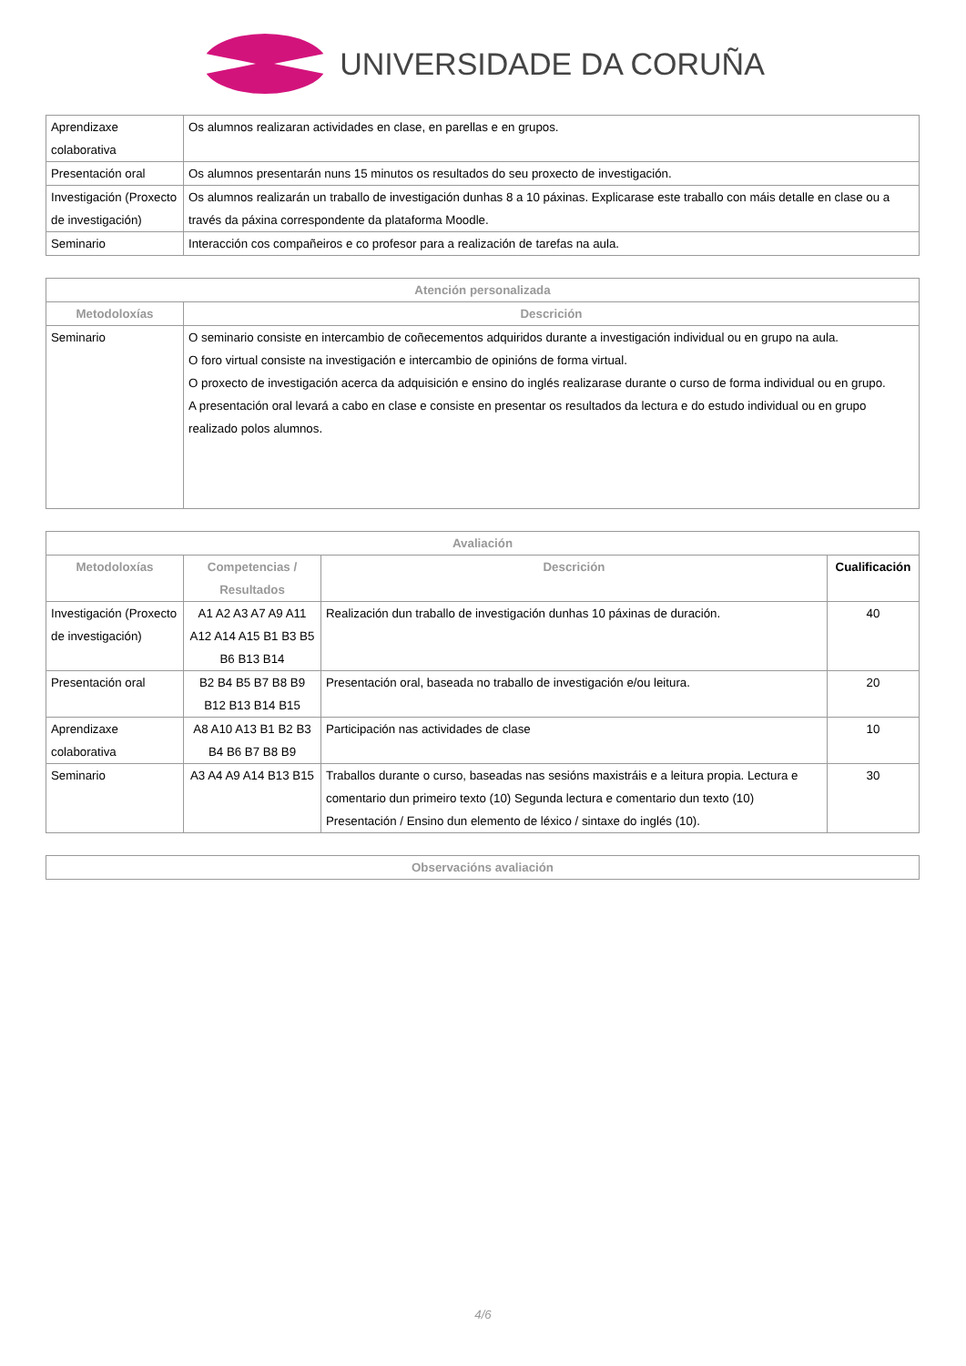UNIVERSIDADE DA CORUÑA
| Aprendizaxe colaborativa | Os alumnos realizaran actividades en clase, en parellas e en grupos. |
| Presentación oral | Os alumnos presentarán nuns 15 minutos os resultados do seu proxecto de investigación. |
| Investigación (Proxecto de investigación) | Os alumnos realizarán un traballo de investigación dunhas 8 a 10 páxinas. Explicarase este traballo con máis detalle en clase ou a través da páxina correspondente da plataforma Moodle. |
| Seminario | Interacción cos compañeiros e co profesor para a realización de tarefas na aula. |
| Atención personalizada | |
| --- | --- |
| Metodoloxías | Descrición |
| Seminario | O seminario consiste en intercambio de coñecementos adquiridos durante a investigación individual ou en grupo na aula. O foro virtual consiste na investigación e intercambio de opinións de forma virtual. O proxecto de investigación acerca da adquisición e ensino do inglés realizarase durante o curso de forma individual ou en grupo. A presentación oral levará a cabo en clase e consiste en presentar os resultados da lectura e do estudo individual ou en grupo realizado polos alumnos. |
| Avaliación | | | |
| --- | --- | --- | --- |
| Metodoloxías | Competencias / Resultados | Descrición | Cualificación |
| Investigación (Proxecto de investigación) | A1 A2 A3 A7 A9 A11 A12 A14 A15 B1 B3 B5 B6 B13 B14 | Realización dun traballo de investigación dunhas 10 páxinas de duración. | 40 |
| Presentación oral | B2 B4 B5 B7 B8 B9 B12 B13 B14 B15 | Presentación oral, baseada no traballo de investigación e/ou leitura. | 20 |
| Aprendizaxe colaborativa | A8 A10 A13 B1 B2 B3 B4 B6 B7 B8 B9 | Participación nas actividades de clase | 10 |
| Seminario | A3 A4 A9 A14 B13 B15 | Traballos durante o curso, baseadas nas sesións maxistráis e a leitura propia. Lectura e comentario dun primeiro texto (10) Segunda lectura e comentario dun texto (10) Presentación / Ensino dun elemento de léxico / sintaxe do inglés (10). | 30 |
| Observacións avaliación |
| --- |
4/6